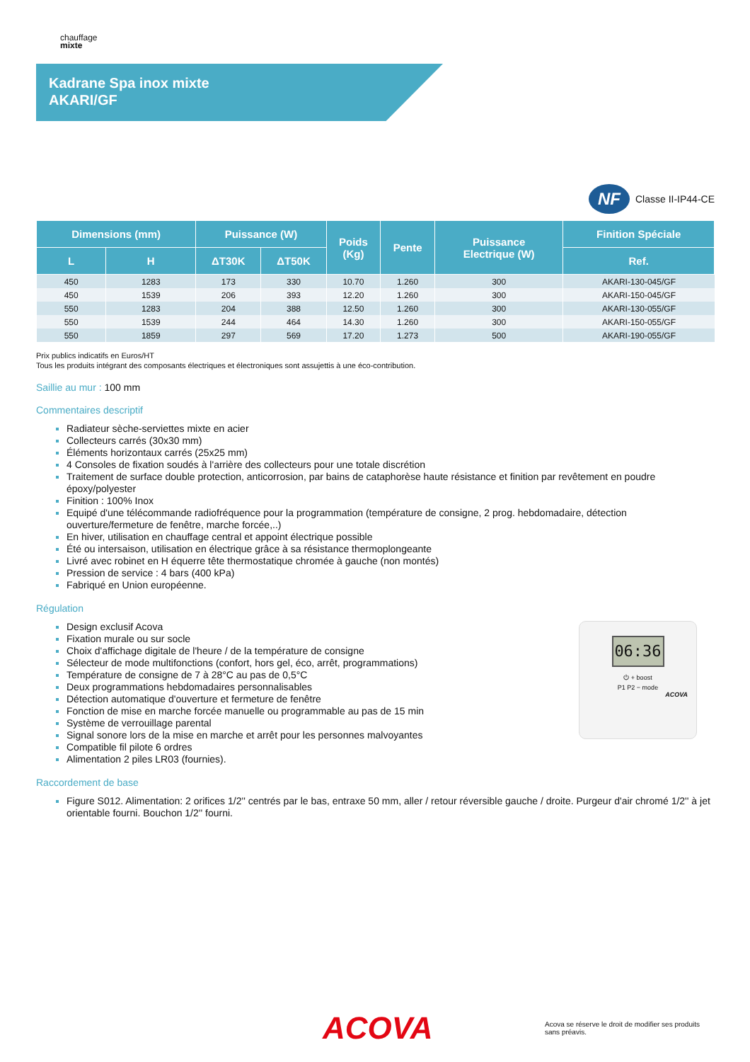chauffage
mixte
Kadrane Spa inox mixte
AKARI/GF
NF
Classe II-IP44-CE
| Dimensions (mm) | | Puissance (W) | | Poids (Kg) | Pente | Puissance Electrique (W) | Finition Spéciale |
| --- | --- | --- | --- | --- | --- | --- | --- |
| L | H | ΔT30K | ΔT50K | | | | Ref. |
| 450 | 1283 | 173 | 330 | 10.70 | 1.260 | 300 | AKARI-130-045/GF |
| 450 | 1539 | 206 | 393 | 12.20 | 1.260 | 300 | AKARI-150-045/GF |
| 550 | 1283 | 204 | 388 | 12.50 | 1.260 | 300 | AKARI-130-055/GF |
| 550 | 1539 | 244 | 464 | 14.30 | 1.260 | 300 | AKARI-150-055/GF |
| 550 | 1859 | 297 | 569 | 17.20 | 1.273 | 500 | AKARI-190-055/GF |
Prix publics indicatifs en Euros/HT
Tous les produits intégrant des composants électriques et électroniques sont assujettis à une éco-contribution.
Saillie au mur : 100 mm
Commentaires descriptif
Radiateur sèche-serviettes mixte en acier
Collecteurs carrés (30x30 mm)
Éléments horizontaux carrés (25x25 mm)
4 Consoles de fixation soudés à l'arrière des collecteurs pour une totale discrétion
Traitement de surface double protection, anticorrosion, par bains de cataphorèse haute résistance et finition par revêtement en poudre époxy/polyester
Finition : 100% Inox
Equipé d'une télécommande radiofréquence pour la programmation (température de consigne, 2 prog. hebdomadaire, détection ouverture/fermeture de fenêtre, marche forcée,..)
En hiver, utilisation en chauffage central et appoint électrique possible
Été ou intersaison, utilisation en électrique grâce à sa résistance thermoplongeante
Livré avec robinet en H équerre tête thermostatique chromée à gauche (non montés)
Pression de service : 4 bars (400 kPa)
Fabriqué en Union européenne.
Régulation
Design exclusif Acova
Fixation murale ou sur socle
Choix d'affichage digitale de l'heure / de la température de consigne
Sélecteur de mode multifonctions (confort, hors gel, éco, arrêt, programmations)
Température de consigne de 7 à 28°C au pas de 0,5°C
Deux programmations hebdomadaires personnalisables
Détection automatique d'ouverture et fermeture de fenêtre
Fonction de mise en marche forcée manuelle ou programmable au pas de 15 min
Système de verrouillage parental
Signal sonore lors de la mise en marche et arrêt pour les personnes malvoyantes
Compatible fil pilote 6 ordres
Alimentation 2 piles LR03 (fournies).
06:36
⏻ + boost
P1 P2 − mode
ACOVA
Raccordement de base
Figure S012. Alimentation: 2 orifices 1/2'' centrés par le bas, entraxe 50 mm, aller / retour réversible gauche / droite. Purgeur d'air chromé 1/2'' à jet orientable fourni. Bouchon 1/2'' fourni.
ACOVA
Acova se réserve le droit de modifier ses produits sans préavis.